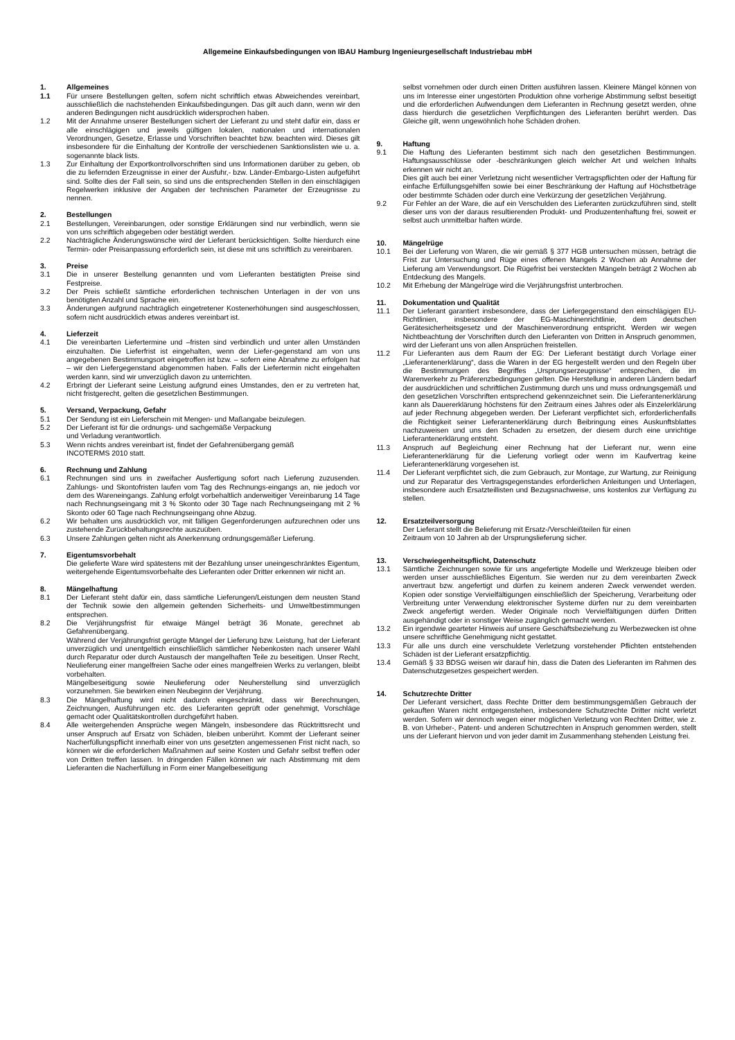Allgemeine Einkaufsbedingungen von IBAU Hamburg Ingenieurgesellschaft Industriebau mbH
1. Allgemeines
1.1 Für unsere Bestellungen gelten, sofern nicht schriftlich etwas Abweichendes vereinbart, ausschließlich die nachstehenden Einkaufsbedingungen. Das gilt auch dann, wenn wir den anderen Bedingungen nicht ausdrücklich widersprochen haben.
1.2 Mit der Annahme unserer Bestellungen sichert der Lieferant zu und steht dafür ein, dass er alle einschlägigen und jeweils gültigen lokalen, nationalen und internationalen Verordnungen, Gesetze, Erlasse und Vorschriften beachtet bzw. beachten wird. Dieses gilt insbesondere für die Einhaltung der Kontrolle der verschiedenen Sanktionslisten wie u. a. sogenannte black lists.
1.3 Zur Einhaltung der Exportkontrollvorschriften sind uns Informationen darüber zu geben, ob die zu liefernden Erzeugnisse in einer der Ausfuhr,- bzw. Länder-Embargo-Listen aufgeführt sind. Sollte dies der Fall sein, so sind uns die entsprechenden Stellen in den einschlägigen Regelwerken inklusive der Angaben der technischen Parameter der Erzeugnisse zu nennen.
2. Bestellungen
2.1 Bestellungen, Vereinbarungen, oder sonstige Erklärungen sind nur verbindlich, wenn sie von uns schriftlich abgegeben oder bestätigt werden.
2.2 Nachträgliche Änderungswünsche wird der Lieferant berücksichtigen. Sollte hierdurch eine Termin- oder Preisanpassung erforderlich sein, ist diese mit uns schriftlich zu vereinbaren.
3. Preise
3.1 Die in unserer Bestellung genannten und vom Lieferanten bestätigten Preise sind Festpreise.
3.2 Der Preis schließt sämtliche erforderlichen technischen Unterlagen in der von uns benötigten Anzahl und Sprache ein.
3.3 Änderungen aufgrund nachträglich eingetretener Kostenerhöhungen sind ausgeschlossen, sofern nicht ausdrücklich etwas anderes vereinbart ist.
4. Lieferzeit
4.1 Die vereinbarten Liefertermine und –fristen sind verbindlich und unter allen Umständen einzuhalten. Die Lieferfrist ist eingehalten, wenn der Liefer-gegenstand am von uns angegebenen Bestimmungsort eingetroffen ist bzw. – sofern eine Abnahme zu erfolgen hat – wir den Liefergegenstand abgenommen haben. Falls der Liefertermin nicht eingehalten werden kann, sind wir unverzüglich davon zu unterrichten.
4.2 Erbringt der Lieferant seine Leistung aufgrund eines Umstandes, den er zu vertreten hat, nicht fristgerecht, gelten die gesetzlichen Bestimmungen.
5. Versand, Verpackung, Gefahr
5.1 Der Sendung ist ein Lieferschein mit Mengen- und Maßangabe beizulegen.
5.2 Der Lieferant ist für die ordnungs- und sachgemäße Verpackung
und Verladung verantwortlich.
5.3 Wenn nichts andres vereinbart ist, findet der Gefahrenübergang gemäß
INCOTERMS 2010 statt.
6. Rechnung und Zahlung
6.1 Rechnungen sind uns in zweifacher Ausfertigung sofort nach Lieferung zuzusenden. Zahlungs- und Skontofristen laufen vom Tag des Rechnungs-eingangs an, nie jedoch vor dem des Wareneingangs. Zahlung erfolgt vorbehaltlich anderweitiger Vereinbarung 14 Tage nach Rechnungseingang mit 3 % Skonto oder 30 Tage nach Rechnungseingang mit 2 % Skonto oder 60 Tage nach Rechnungseingang ohne Abzug.
6.2 Wir behalten uns ausdrücklich vor, mit fälligen Gegenforderungen aufzurechnen oder uns zustehende Zurückbehaltungsrechte auszuüben.
6.3 Unsere Zahlungen gelten nicht als Anerkennung ordnungsgemäßer Lieferung.
7. Eigentumsvorbehalt
Die gelieferte Ware wird spätestens mit der Bezahlung unser uneingeschränktes Eigentum, weitergehende Eigentumsvorbehalte des Lieferanten oder Dritter erkennen wir nicht an.
8. Mängelhaftung
8.1 Der Lieferant steht dafür ein, dass sämtliche Lieferungen/Leistungen dem neusten Stand der Technik sowie den allgemein geltenden Sicherheits- und Umweltbestimmungen entsprechen.
8.2 Die Verjährungsfrist für etwaige Mängel beträgt 36 Monate, gerechnet ab Gefahrenübergang.
Während der Verjährungsfrist gerügte Mängel der Lieferung bzw. Leistung, hat der Lieferant unverzüglich und unentgeltlich einschließlich sämtlicher Nebenkosten nach unserer Wahl durch Reparatur oder durch Austausch der mangelhaften Teile zu beseitigen. Unser Recht, Neulieferung einer mangelfreien Sache oder eines mangelfreien Werks zu verlangen, bleibt vorbehalten.
Mängelbeseitigung sowie Neulieferung oder Neuherstellung sind unverzüglich vorzunehmen. Sie bewirken einen Neubeginn der Verjährung.
8.3 Die Mängelhaftung wird nicht dadurch eingeschränkt, dass wir Berechnungen, Zeichnungen, Ausführungen etc. des Lieferanten geprüft oder genehmigt, Vorschläge gemacht oder Qualitätskontrollen durchgeführt haben.
8.4 Alle weitergehenden Ansprüche wegen Mängeln, insbesondere das Rücktrittsrecht und unser Anspruch auf Ersatz von Schäden, bleiben unberührt. Kommt der Lieferant seiner Nacherfüllungspflicht innerhalb einer von uns gesetzten angemessenen Frist nicht nach, so können wir die erforderlichen Maßnahmen auf seine Kosten und Gefahr selbst treffen oder von Dritten treffen lassen. In dringenden Fällen können wir nach Abstimmung mit dem Lieferanten die Nacherfüllung in Form einer Mangelbeseitigung
selbst vornehmen oder durch einen Dritten ausführen lassen. Kleinere Mängel können von uns im Interesse einer ungestörten Produktion ohne vorherige Abstimmung selbst beseitigt und die erforderlichen Aufwendungen dem Lieferanten in Rechnung gesetzt werden, ohne dass hierdurch die gesetzlichen Verpflichtungen des Lieferanten berührt werden. Das Gleiche gilt, wenn ungewöhnlich hohe Schäden drohen.
9. Haftung
9.1 Die Haftung des Lieferanten bestimmt sich nach den gesetzlichen Bestimmungen. Haftungsausschlüsse oder -beschränkungen gleich welcher Art und welchen Inhalts erkennen wir nicht an.
Dies gilt auch bei einer Verletzung nicht wesentlicher Vertragspflichten oder der Haftung für einfache Erfüllungsgehilfen sowie bei einer Beschränkung der Haftung auf Höchstbeträge oder bestimmte Schäden oder durch eine Verkürzung der gesetzlichen Verjährung.
9.2 Für Fehler an der Ware, die auf ein Verschulden des Lieferanten zurückzuführen sind, stellt dieser uns von der daraus resultierenden Produkt- und Produzentenhaftung frei, soweit er selbst auch unmittelbar haften würde.
10. Mängelrüge
10.1 Bei der Lieferung von Waren, die wir gemäß § 377 HGB untersuchen müssen, beträgt die Frist zur Untersuchung und Rüge eines offenen Mangels 2 Wochen ab Annahme der Lieferung am Verwendungsort. Die Rügefrist bei versteckten Mängeln beträgt 2 Wochen ab Entdeckung des Mangels.
10.2 Mit Erhebung der Mängelrüge wird die Verjährungsfrist unterbrochen.
11. Dokumentation und Qualität
11.1 Der Lieferant garantiert insbesondere, dass der Liefergegenstand den einschlägigen EU-Richtlinien, insbesondere der EG-Maschinenrichtlinie, dem deutschen Gerätesicherheitsgesetz und der Maschinenverordnung entspricht. Werden wir wegen Nichtbeachtung der Vorschriften durch den Lieferanten von Dritten in Anspruch genommen, wird der Lieferant uns von allen Ansprüchen freistellen.
11.2 Für Lieferanten aus dem Raum der EG: Der Lieferant bestätigt durch Vorlage einer „Lieferantenerklärung“, dass die Waren in der EG hergestellt werden und den Regeln über die Bestimmungen des Begriffes „Ursprungserzeugnisse“ entsprechen, die im Warenverkehr zu Präferenzbedingungen gelten. Die Herstellung in anderen Ländern bedarf der ausdrücklichen und schriftlichen Zustimmung durch uns und muss ordnungsgemäß und den gesetzlichen Vorschriften entsprechend gekennzeichnet sein. Die Lieferantenerklärung kann als Dauererklärung höchstens für den Zeitraum eines Jahres oder als Einzelerklärung auf jeder Rechnung abgegeben werden. Der Lieferant verpflichtet sich, erforderlichenfalls die Richtigkeit seiner Lieferantenerklärung durch Beibringung eines Auskunftsblattes nachzuweisen und uns den Schaden zu ersetzen, der diesem durch eine unrichtige Lieferantenerklärung entsteht.
11.3 Anspruch auf Begleichung einer Rechnung hat der Lieferant nur, wenn eine Lieferantenerklärung für die Lieferung vorliegt oder wenn im Kaufvertrag keine Lieferantenerklärung vorgesehen ist.
11.4 Der Lieferant verpflichtet sich, die zum Gebrauch, zur Montage, zur Wartung, zur Reinigung und zur Reparatur des Vertragsgegenstandes erforderlichen Anleitungen und Unterlagen, insbesondere auch Ersatzteillisten und Bezugsnachweise, uns kostenlos zur Verfügung zu stellen.
12. Ersatzteilversorgung
Der Lieferant stellt die Belieferung mit Ersatz-/Verschleißteilen für einen
Zeitraum von 10 Jahren ab der Ursprungslieferung sicher.
13. Verschwiegenheitspflicht, Datenschutz
13.1 Sämtliche Zeichnungen sowie für uns angefertigte Modelle und Werkzeuge bleiben oder werden unser ausschließliches Eigentum. Sie werden nur zu dem vereinbarten Zweck anvertraut bzw. angefertigt und dürfen zu keinem anderen Zweck verwendet werden. Kopien oder sonstige Vervielfältigungen einschließlich der Speicherung, Verarbeitung oder Verbreitung unter Verwendung elektronischer Systeme dürfen nur zu dem vereinbarten Zweck angefertigt werden. Weder Originale noch Vervielfältigungen dürfen Dritten ausgehändigt oder in sonstiger Weise zugänglich gemacht werden.
13.2 Ein irgendwie gearteter Hinweis auf unsere Geschäftsbeziehung zu Werbezwecken ist ohne unsere schriftliche Genehmigung nicht gestattet.
13.3 Für alle uns durch eine verschuldete Verletzung vorstehender Pflichten entstehenden Schäden ist der Lieferant ersatzpflichtig.
13.4 Gemäß § 33 BDSG weisen wir darauf hin, dass die Daten des Lieferanten im Rahmen des Datenschutzgesetzes gespeichert werden.
14. Schutzrechte Dritter
Der Lieferant versichert, dass Rechte Dritter dem bestimmungsgemäßen Gebrauch der gekauften Waren nicht entgegenstehen, insbesondere Schutzrechte Dritter nicht verletzt werden. Sofern wir dennoch wegen einer möglichen Verletzung von Rechten Dritter, wie z. B. von Urheber-, Patent- und anderen Schutzrechten in Anspruch genommen werden, stellt uns der Lieferant hiervon und von jeder damit im Zusammenhang stehenden Leistung frei.